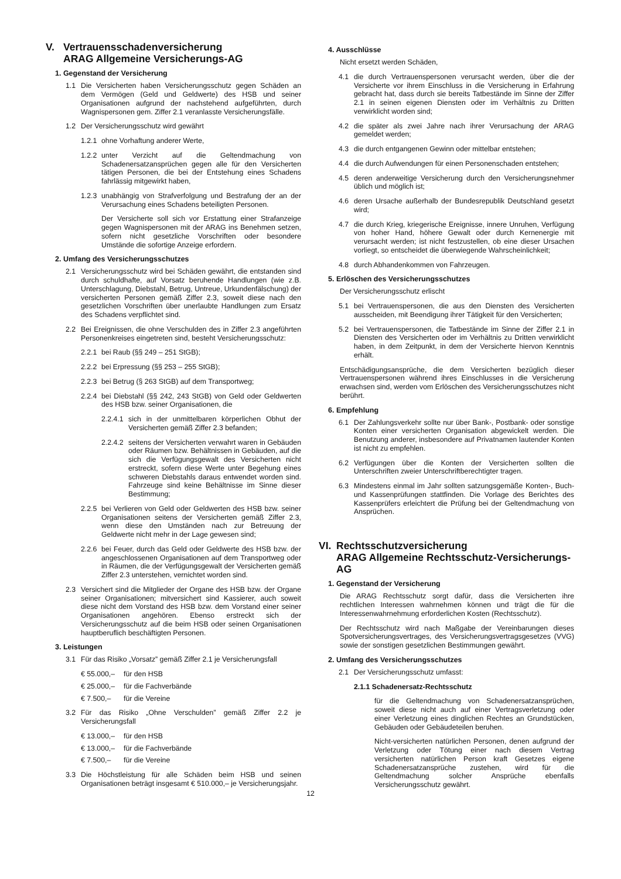V. Vertrauensschadenversicherung
ARAG Allgemeine Versicherungs-AG
1. Gegenstand der Versicherung
1.1 Die Versicherten haben Versicherungsschutz gegen Schäden an dem Vermögen (Geld und Geldwerte) des HSB und seiner Organisationen aufgrund der nachstehend aufgeführten, durch Wagnispersonen gem. Ziffer 2.1 veranlasste Versicherungsfälle.
1.2 Der Versicherungsschutz wird gewährt
1.2.1 ohne Vorhaftung anderer Werte,
1.2.2 unter Verzicht auf die Geltendmachung von Schadenersatzansprüchen gegen alle für den Versicherten tätigen Personen, die bei der Entstehung eines Schadens fahrlässig mitgewirkt haben,
1.2.3 unabhängig von Strafverfolgung und Bestrafung der an der Verursachung eines Schadens beteiligten Personen.
Der Versicherte soll sich vor Erstattung einer Strafanzeige gegen Wagnispersonen mit der ARAG ins Benehmen setzen, sofern nicht gesetzliche Vorschriften oder besondere Umstände die sofortige Anzeige erfordern.
2. Umfang des Versicherungsschutzes
2.1 Versicherungsschutz wird bei Schäden gewährt, die entstanden sind durch schuldhafte, auf Vorsatz beruhende Handlungen (wie z.B. Unterschlagung, Diebstahl, Betrug, Untreue, Urkundenfälschung) der versicherten Personen gemäß Ziffer 2.3, soweit diese nach den gesetzlichen Vorschriften über unerlaubte Handlungen zum Ersatz des Schadens verpflichtet sind.
2.2 Bei Ereignissen, die ohne Verschulden des in Ziffer 2.3 angeführten Personenkreises eingetreten sind, besteht Versicherungsschutz:
2.2.1 bei Raub (§§ 249 – 251 StGB);
2.2.2 bei Erpressung (§§ 253 – 255 StGB);
2.2.3 bei Betrug (§ 263 StGB) auf dem Transportweg;
2.2.4 bei Diebstahl (§§ 242, 243 StGB) von Geld oder Geldwerten des HSB bzw. seiner Organisationen, die
2.2.4.1 sich in der unmittelbaren körperlichen Obhut der Versicherten gemäß Ziffer 2.3 befanden;
2.2.4.2 seitens der Versicherten verwahrt waren in Gebäuden oder Räumen bzw. Behältnissen in Gebäuden, auf die sich die Verfügungsgewalt des Versicherten nicht erstreckt, sofern diese Werte unter Begehung eines schweren Diebstahls daraus entwendet worden sind. Fahrzeuge sind keine Behältnisse im Sinne dieser Bestimmung;
2.2.5 bei Verlieren von Geld oder Geldwerten des HSB bzw. seiner Organisationen seitens der Versicherten gemäß Ziffer 2.3, wenn diese den Umständen nach zur Betreuung der Geldwerte nicht mehr in der Lage gewesen sind;
2.2.6 bei Feuer, durch das Geld oder Geldwerte des HSB bzw. der angeschlossenen Organisationen auf dem Transportweg oder in Räumen, die der Verfügungsgewalt der Versicherten gemäß Ziffer 2.3 unterstehen, vernichtet worden sind.
2.3 Versichert sind die Mitglieder der Organe des HSB bzw. der Organe seiner Organisationen; mitversichert sind Kassierer, auch soweit diese nicht dem Vorstand des HSB bzw. dem Vorstand einer seiner Organisationen angehören. Ebenso erstreckt sich der Versicherungsschutz auf die beim HSB oder seinen Organisationen hauptberuflich beschäftigten Personen.
3. Leistungen
3.1 Für das Risiko „Vorsatz” gemäß Ziffer 2.1 je Versicherungsfall
€ 55.000,– für den HSB
€ 25.000,– für die Fachverbände
€ 7.500,– für die Vereine
3.2 Für das Risiko „Ohne Verschulden” gemäß Ziffer 2.2 je Versicherungsfall
€ 13.000,– für den HSB
€ 13.000,– für die Fachverbände
€ 7.500,– für die Vereine
3.3 Die Höchstleistung für alle Schäden beim HSB und seinen Organisationen beträgt insgesamt € 510.000,– je Versicherungsjahr.
4. Ausschlüsse
Nicht ersetzt werden Schäden,
4.1 die durch Vertrauenspersonen verursacht werden, über die der Versicherte vor ihrem Einschluss in die Versicherung in Erfahrung gebracht hat, dass durch sie bereits Tatbestände im Sinne der Ziffer 2.1 in seinen eigenen Diensten oder im Verhältnis zu Dritten verwirklicht worden sind;
4.2 die später als zwei Jahre nach ihrer Verursachung der ARAG gemeldet werden;
4.3 die durch entgangenen Gewinn oder mittelbar entstehen;
4.4 die durch Aufwendungen für einen Personenschaden entstehen;
4.5 deren anderweitige Versicherung durch den Versicherungsnehmer üblich und möglich ist;
4.6 deren Ursache außerhalb der Bundesrepublik Deutschland gesetzt wird;
4.7 die durch Krieg, kriegerische Ereignisse, innere Unruhen, Verfügung von hoher Hand, höhere Gewalt oder durch Kernenergie mit verursacht werden; ist nicht festzustellen, ob eine dieser Ursachen vorliegt, so entscheidet die überwiegende Wahrscheinlichkeit;
4.8 durch Abhandenkommen von Fahrzeugen.
5. Erlöschen des Versicherungsschutzes
Der Versicherungsschutz erlischt
5.1 bei Vertrauenspersonen, die aus den Diensten des Versicherten ausscheiden, mit Beendigung ihrer Tätigkeit für den Versicherten;
5.2 bei Vertrauenspersonen, die Tatbestände im Sinne der Ziffer 2.1 in Diensten des Versicherten oder im Verhältnis zu Dritten verwirklicht haben, in dem Zeitpunkt, in dem der Versicherte hiervon Kenntnis erhält.
Entschädigungsansprüche, die dem Versicherten bezüglich dieser Vertrauenspersonen während ihres Einschlusses in die Versicherung erwachsen sind, werden vom Erlöschen des Versicherungsschutzes nicht berührt.
6. Empfehlung
6.1 Der Zahlungsverkehr sollte nur über Bank-, Postbank- oder sonstige Konten einer versicherten Organisation abgewickelt werden. Die Benutzung anderer, insbesondere auf Privatnamen lautender Konten ist nicht zu empfehlen.
6.2 Verfügungen über die Konten der Versicherten sollten die Unterschriften zweier Unterschriftberechtigter tragen.
6.3 Mindestens einmal im Jahr sollten satzungsgemäße Konten-, Buch- und Kassenprüfungen stattfinden. Die Vorlage des Berichtes des Kassenprüfers erleichtert die Prüfung bei der Geltendmachung von Ansprüchen.
VI. Rechtsschutzversicherung
ARAG Allgemeine Rechtsschutz-Versicherungs-AG
1. Gegenstand der Versicherung
Die ARAG Rechtsschutz sorgt dafür, dass die Versicherten ihre rechtlichen Interessen wahrnehmen können und trägt die für die Interessenwahrnehmung erforderlichen Kosten (Rechtsschutz).
Der Rechtsschutz wird nach Maßgabe der Vereinbarungen dieses Spotversicherungsvertrages, des Versicherungsvertragsgesetzes (VVG) sowie der sonstigen gesetzlichen Bestimmungen gewährt.
2. Umfang des Versicherungsschutzes
2.1 Der Versicherungsschutz umfasst:
2.1.1 Schadenersatz-Rechtsschutz
für die Geltendmachung von Schadenersatzansprüchen, soweit diese nicht auch auf einer Vertragsverletzung oder einer Verletzung eines dinglichen Rechtes an Grundstücken, Gebäuden oder Gebäudeteilen beruhen.
Nicht-versicherten natürlichen Personen, denen aufgrund der Verletzung oder Tötung einer nach diesem Vertrag versicherten natürlichen Person kraft Gesetzes eigene Schadenersatzansprüche zustehen, wird für die Geltendmachung solcher Ansprüche ebenfalls Versicherungsschutz gewährt.
12